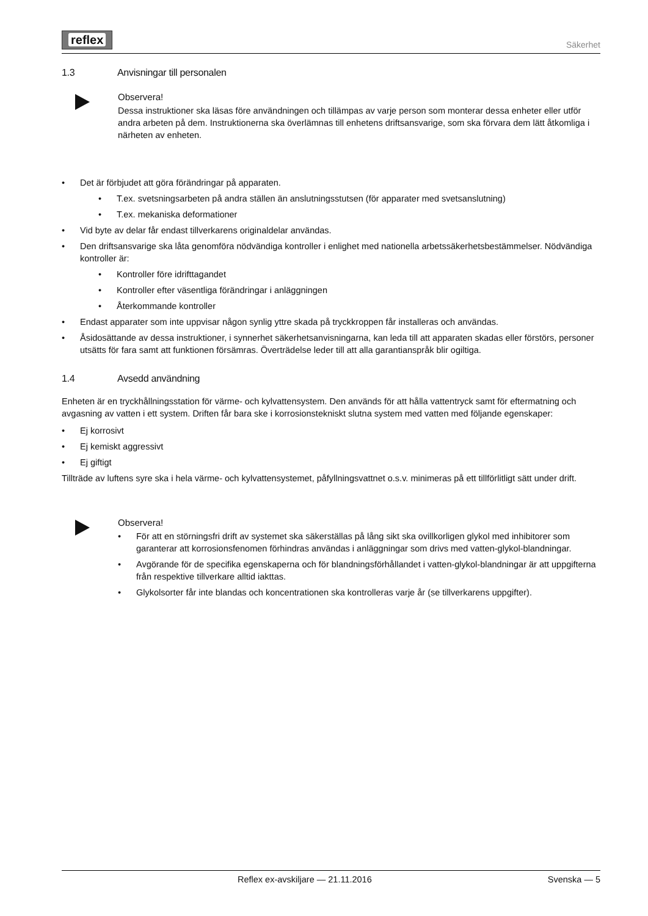reflex
Säkerhet
1.3 Anvisningar till personalen
Observera!
Dessa instruktioner ska läsas före användningen och tillämpas av varje person som monterar dessa enheter eller utför andra arbeten på dem. Instruktionerna ska överlämnas till enhetens driftsansvarige, som ska förvara dem lätt åtkomliga i närheten av enheten.
• Det är förbjudet att göra förändringar på apparaten.
• T.ex. svetsningsarbeten på andra ställen än anslutningsstutsen (för apparater med svetsanslutning)
• T.ex. mekaniska deformationer
• Vid byte av delar får endast tillverkarens originaldelar användas.
• Den driftsansvarige ska låta genomföra nödvändiga kontroller i enlighet med nationella arbetssäkerhetsbestämmelser. Nödvändiga kontroller är:
• Kontroller före idrifttagandet
• Kontroller efter väsentliga förändringar i anläggningen
• Återkommande kontroller
• Endast apparater som inte uppvisar någon synlig yttre skada på tryckkroppen får installeras och användas.
• Åsidosättande av dessa instruktioner, i synnerhet säkerhetsanvisningarna, kan leda till att apparaten skadas eller förstörs, personer utsätts för fara samt att funktionen försämras. Överträdelse leder till att alla garantianspråk blir ogiltiga.
1.4 Avsedd användning
Enheten är en tryckhållningsstation för värme- och kylvattensystem. Den används för att hålla vattentryck samt för eftermatning och avgasning av vatten i ett system. Driften får bara ske i korrosionstekniskt slutna system med vatten med följande egenskaper:
• Ej korrosivt
• Ej kemiskt aggressivt
• Ej giftigt
Tillträde av luftens syre ska i hela värme- och kylvattensystemet, påfyllningsvattnet o.s.v. minimeras på ett tillförlitligt sätt under drift.
Observera!
• För att en störningsfri drift av systemet ska säkerställas på lång sikt ska ovillkorligen glykol med inhibitorer som garanterar att korrosionsfenomen förhindras användas i anläggningar som drivs med vatten-glykol-blandningar.
• Avgörande för de specifika egenskaperna och för blandningsförhållandet i vatten-glykol-blandningar är att uppgifterna från respektive tillverkare alltid iakttas.
• Glykolsorter får inte blandas och koncentrationen ska kontrolleras varje år (se tillverkarens uppgifter).
Reflex ex-avskiljare — 21.11.2016 Svenska — 5